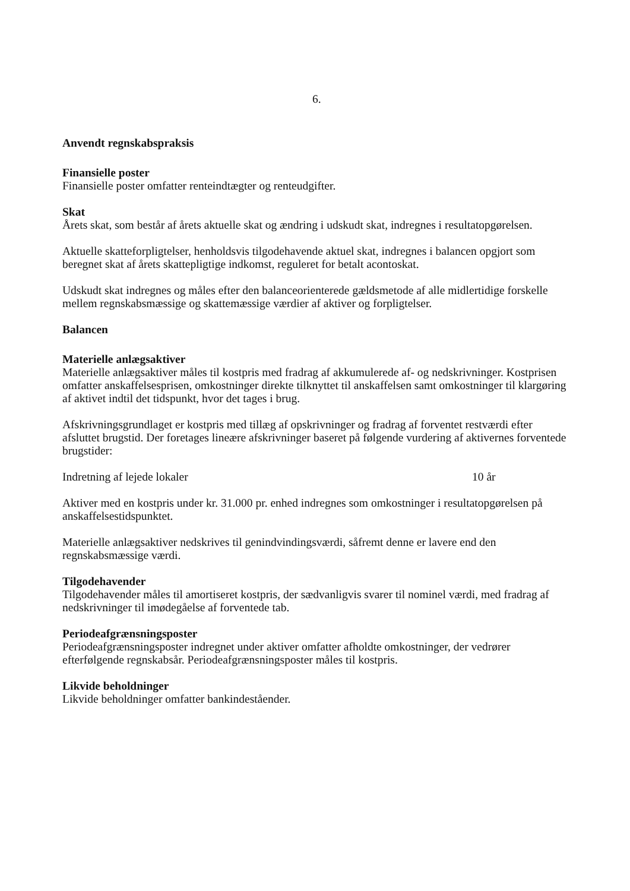6.
Anvendt regnskabspraksis
Finansielle poster
Finansielle poster omfatter renteindtægter og renteudgifter.
Skat
Årets skat, som består af årets aktuelle skat og ændring i udskudt skat, indregnes i resultatopgørelsen.
Aktuelle skatteforpligtelser, henholdsvis tilgodehavende aktuel skat, indregnes i balancen opgjort som beregnet skat af årets skattepligtige indkomst, reguleret for betalt acontoskat.
Udskudt skat indregnes og måles efter den balanceorienterede gældsmetode af alle midlertidige forskelle mellem regnskabsmæssige og skattemæssige værdier af aktiver og forpligtelser.
Balancen
Materielle anlægsaktiver
Materielle anlægsaktiver måles til kostpris med fradrag af akkumulerede af- og nedskrivninger. Kostprisen omfatter anskaffelsesprisen, omkostninger direkte tilknyttet til anskaffelsen samt omkostninger til klargøring af aktivet indtil det tidspunkt, hvor det tages i brug.
Afskrivningsgrundlaget er kostpris med tillæg af opskrivninger og fradrag af forventet restværdi efter afsluttet brugstid. Der foretages lineære afskrivninger baseret på følgende vurdering af aktivernes forventede brugstider:
Indretning af lejede lokaler 10 år
Aktiver med en kostpris under kr. 31.000 pr. enhed indregnes som omkostninger i resultatopgørelsen på anskaffelsestidspunktet.
Materielle anlægsaktiver nedskrives til genindvindingsværdi, såfremt denne er lavere end den regnskabsmæssige værdi.
Tilgodehavender
Tilgodehavender måles til amortiseret kostpris, der sædvanligvis svarer til nominel værdi, med fradrag af nedskrivninger til imødegåelse af forventede tab.
Periodeafgrænsningsposter
Periodeafgrænsningsposter indregnet under aktiver omfatter afholdte omkostninger, der vedrører efterfølgende regnskabsår. Periodeafgrænsningsposter måles til kostpris.
Likvide beholdninger
Likvide beholdninger omfatter bankindeståender.